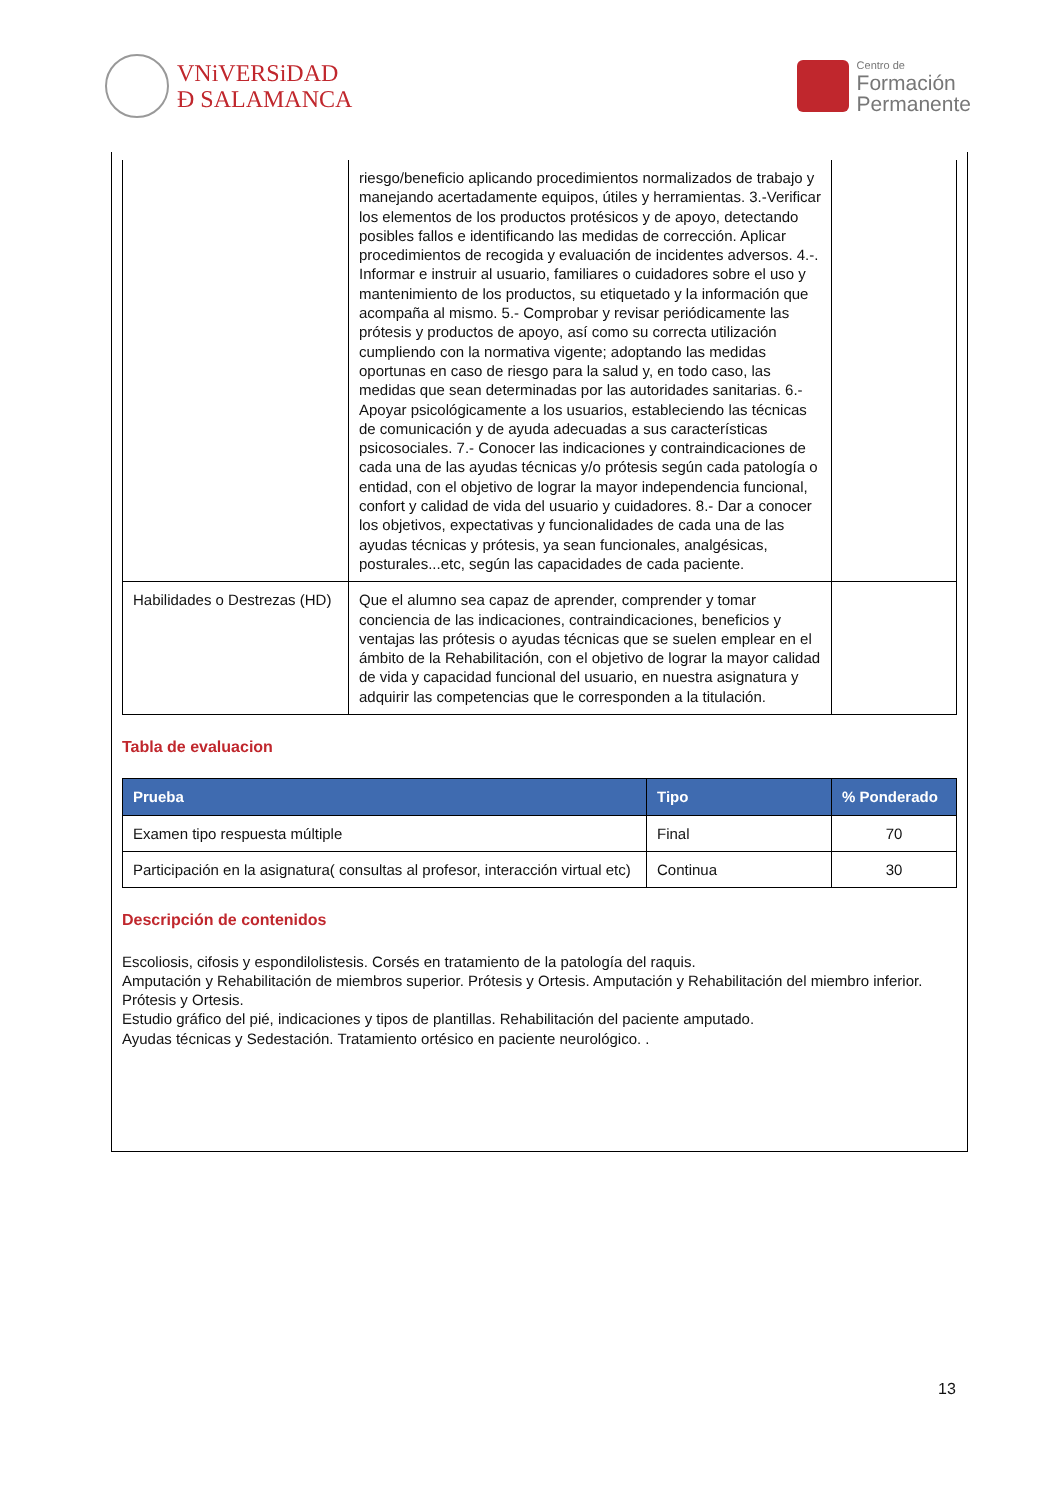VNiVERSiDAD
Ð SALAMANCA
Centro de
Formación
Permanente
| | riesgo/beneficio aplicando procedimientos normalizados de trabajo y manejando acertadamente equipos, útiles y herramientas. 3.-Verificar los elementos de los productos protésicos y de apoyo, detectando posibles fallos e identificando las medidas de corrección. Aplicar procedimientos de recogida y evaluación de incidentes adversos. 4.-. Informar e instruir al usuario, familiares o cuidadores sobre el uso y mantenimiento de los productos, su etiquetado y la información que acompaña al mismo. 5.- Comprobar y revisar periódicamente las prótesis y productos de apoyo, así como su correcta utilización cumpliendo con la normativa vigente; adoptando las medidas oportunas en caso de riesgo para la salud y, en todo caso, las medidas que sean determinadas por las autoridades sanitarias. 6.- Apoyar psicológicamente a los usuarios, estableciendo las técnicas de comunicación y de ayuda adecuadas a sus características psicosociales. 7.- Conocer las indicaciones y contraindicaciones de cada una de las ayudas técnicas y/o prótesis según cada patología o entidad, con el objetivo de lograr la mayor independencia funcional, confort y calidad de vida del usuario y cuidadores. 8.- Dar a conocer los objetivos, expectativas y funcionalidades de cada una de las ayudas técnicas y prótesis, ya sean funcionales, analgésicas, posturales...etc, según las capacidades de cada paciente. | |
| Habilidades o Destrezas (HD) | Que el alumno sea capaz de aprender, comprender y tomar conciencia de las indicaciones, contraindicaciones, beneficios y ventajas las prótesis o ayudas técnicas que se suelen emplear en el ámbito de la Rehabilitación, con el objetivo de lograr la mayor calidad de vida y capacidad funcional del usuario, en nuestra asignatura y adquirir las competencias que le corresponden a la titulación. | |
Tabla de evaluacion
| Prueba | Tipo | % Ponderado |
| --- | --- | --- |
| Examen tipo respuesta múltiple | Final | 70 |
| Participación en la asignatura( consultas al profesor, interacción virtual etc) | Continua | 30 |
Descripción de contenidos
Escoliosis, cifosis y espondilolistesis. Corsés en tratamiento de la patología del raquis.
Amputación y Rehabilitación de miembros superior. Prótesis y Ortesis. Amputación y Rehabilitación del miembro inferior. Prótesis y Ortesis.
Estudio gráfico del pié, indicaciones y tipos de plantillas. Rehabilitación del paciente amputado.
Ayudas técnicas y Sedestación. Tratamiento ortésico en paciente neurológico. .
13